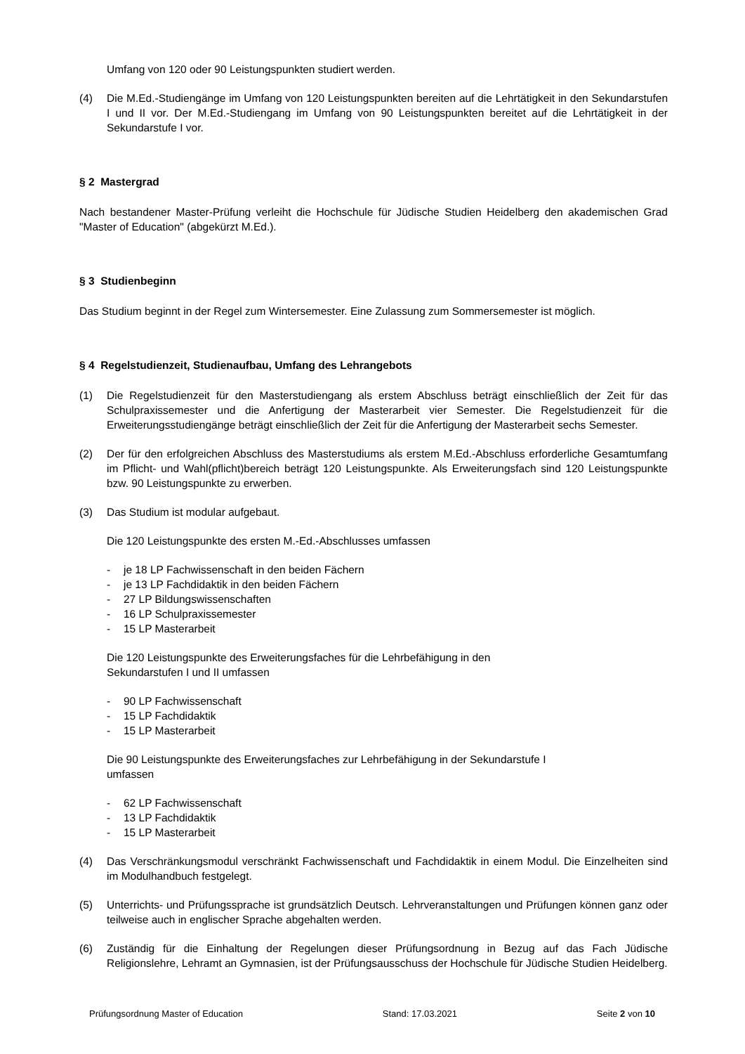Umfang von 120 oder 90 Leistungspunkten studiert werden.
(4) Die M.Ed.-Studiengänge im Umfang von 120 Leistungspunkten bereiten auf die Lehrtätigkeit in den Sekundarstufen I und II vor. Der M.Ed.-Studiengang im Umfang von 90 Leistungspunkten bereitet auf die Lehrtätigkeit in der Sekundarstufe I vor.
§ 2 Mastergrad
Nach bestandener Master-Prüfung verleiht die Hochschule für Jüdische Studien Heidelberg den akademischen Grad "Master of Education" (abgekürzt M.Ed.).
§ 3 Studienbeginn
Das Studium beginnt in der Regel zum Wintersemester. Eine Zulassung zum Sommersemester ist möglich.
§ 4 Regelstudienzeit, Studienaufbau, Umfang des Lehrangebots
(1) Die Regelstudienzeit für den Masterstudiengang als erstem Abschluss beträgt einschließlich der Zeit für das Schulpraxissemester und die Anfertigung der Masterarbeit vier Semester. Die Regelstudienzeit für die Erweiterungsstudiengänge beträgt einschließlich der Zeit für die Anfertigung der Masterarbeit sechs Semester.
(2) Der für den erfolgreichen Abschluss des Masterstudiums als erstem M.Ed.-Abschluss erforderliche Gesamtumfang im Pflicht- und Wahl(pflicht)bereich beträgt 120 Leistungspunkte. Als Erweiterungsfach sind 120 Leistungspunkte bzw. 90 Leistungspunkte zu erwerben.
(3) Das Studium ist modular aufgebaut.
Die 120 Leistungspunkte des ersten M.-Ed.-Abschlusses umfassen
- je 18 LP Fachwissenschaft in den beiden Fächern
- je 13 LP Fachdidaktik in den beiden Fächern
- 27 LP Bildungswissenschaften
- 16 LP Schulpraxissemester
- 15 LP Masterarbeit
Die 120 Leistungspunkte des Erweiterungsfaches für die Lehrbefähigung in den
Sekundarstufen I und II umfassen
- 90 LP Fachwissenschaft
- 15 LP Fachdidaktik
- 15 LP Masterarbeit
Die 90 Leistungspunkte des Erweiterungsfaches zur Lehrbefähigung in der Sekundarstufe I
umfassen
- 62 LP Fachwissenschaft
- 13 LP Fachdidaktik
- 15 LP Masterarbeit
(4) Das Verschränkungsmodul verschränkt Fachwissenschaft und Fachdidaktik in einem Modul. Die Einzelheiten sind im Modulhandbuch festgelegt.
(5) Unterrichts- und Prüfungssprache ist grundsätzlich Deutsch. Lehrveranstaltungen und Prüfungen können ganz oder teilweise auch in englischer Sprache abgehalten werden.
(6) Zuständig für die Einhaltung der Regelungen dieser Prüfungsordnung in Bezug auf das Fach Jüdische Religionslehre, Lehramt an Gymnasien, ist der Prüfungsausschuss der Hochschule für Jüdische Studien Heidelberg.
Prüfungsordnung Master of Education Stand: 17.03.2021 Seite 2 von 10